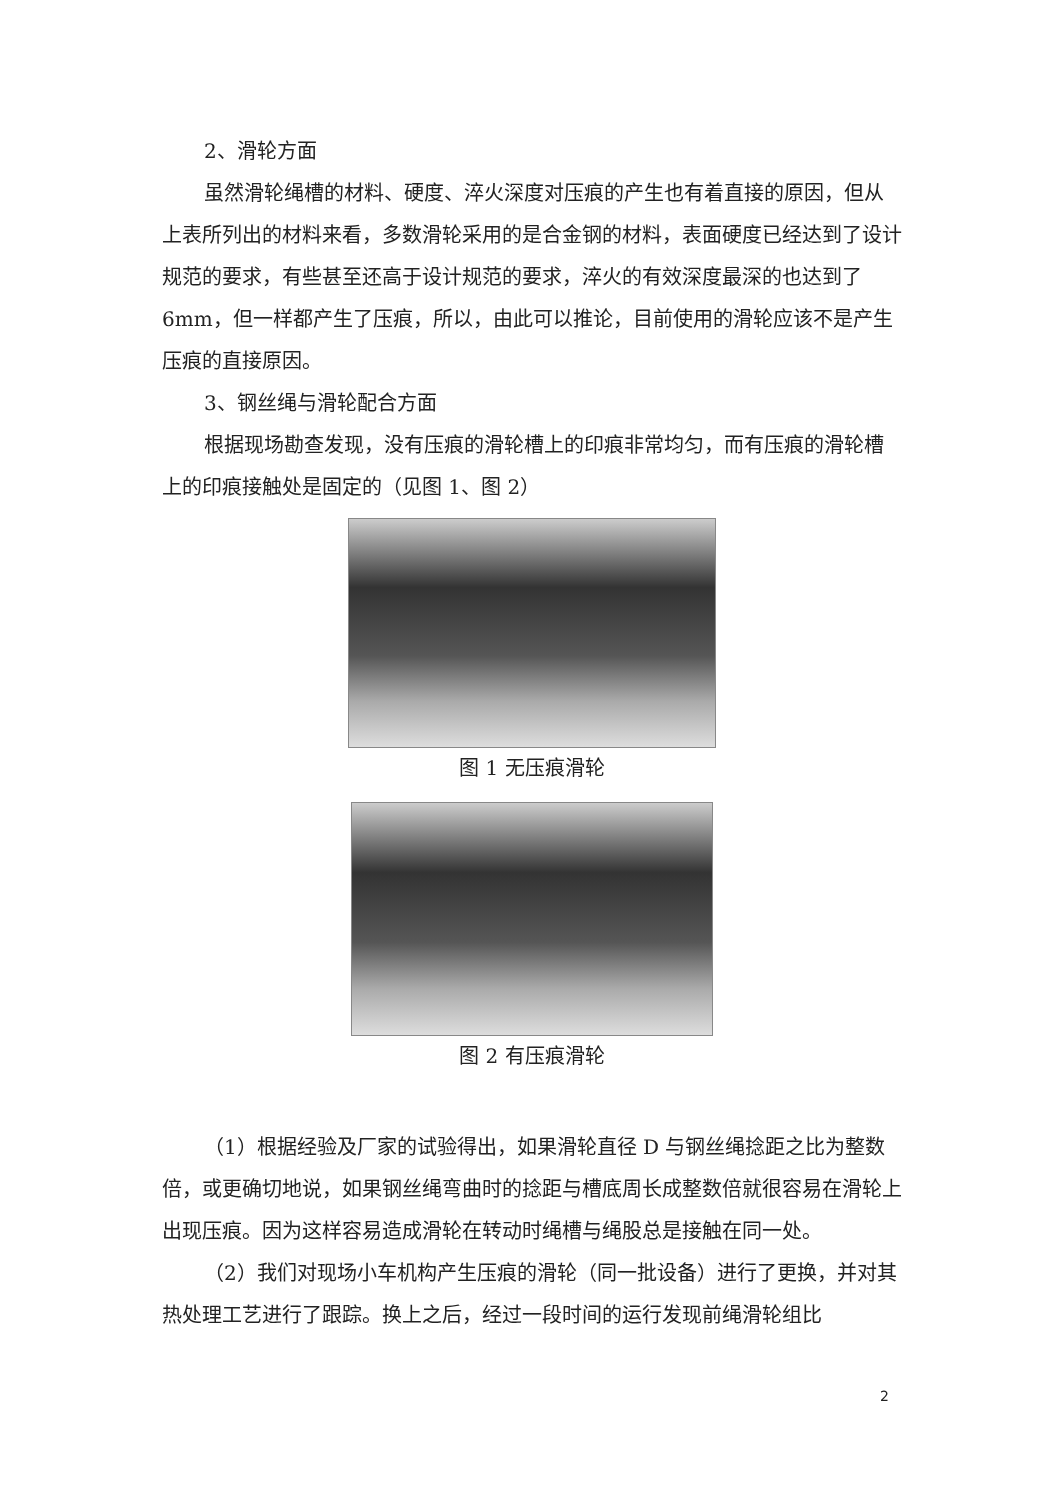2、滑轮方面
虽然滑轮绳槽的材料、硬度、淬火深度对压痕的产生也有着直接的原因，但从上表所列出的材料来看，多数滑轮采用的是合金钢的材料，表面硬度已经达到了设计规范的要求，有些甚至还高于设计规范的要求，淬火的有效深度最深的也达到了 6mm，但一样都产生了压痕，所以，由此可以推论，目前使用的滑轮应该不是产生压痕的直接原因。
3、钢丝绳与滑轮配合方面
根据现场勘查发现，没有压痕的滑轮槽上的印痕非常均匀，而有压痕的滑轮槽上的印痕接触处是固定的（见图 1、图 2）
图 1 无压痕滑轮
图 2 有压痕滑轮
（1）根据经验及厂家的试验得出，如果滑轮直径 D 与钢丝绳捻距之比为整数倍，或更确切地说，如果钢丝绳弯曲时的捻距与槽底周长成整数倍就很容易在滑轮上出现压痕。因为这样容易造成滑轮在转动时绳槽与绳股总是接触在同一处。
（2）我们对现场小车机构产生压痕的滑轮（同一批设备）进行了更换，并对其热处理工艺进行了跟踪。换上之后，经过一段时间的运行发现前绳滑轮组比
2